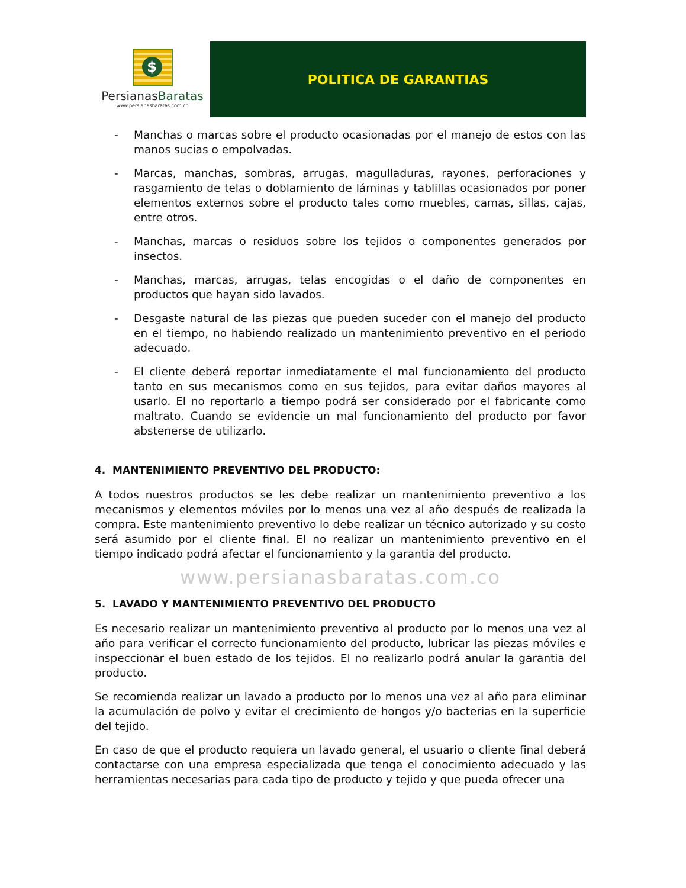$
PersianasBaratas
www.persianasbaratas.com.co
POLITICA DE GARANTIAS
- Manchas o marcas sobre el producto ocasionadas por el manejo de estos con las manos sucias o empolvadas.
- Marcas, manchas, sombras, arrugas, magulladuras, rayones, perforaciones y rasgamiento de telas o doblamiento de láminas y tablillas ocasionados por poner elementos externos sobre el producto tales como muebles, camas, sillas, cajas, entre otros.
- Manchas, marcas o residuos sobre los tejidos o componentes generados por insectos.
- Manchas, marcas, arrugas, telas encogidas o el daño de componentes en productos que hayan sido lavados.
- Desgaste natural de las piezas que pueden suceder con el manejo del producto en el tiempo, no habiendo realizado un mantenimiento preventivo en el periodo adecuado.
- El cliente deberá reportar inmediatamente el mal funcionamiento del producto tanto en sus mecanismos como en sus tejidos, para evitar daños mayores al usarlo. El no reportarlo a tiempo podrá ser considerado por el fabricante como maltrato. Cuando se evidencie un mal funcionamiento del producto por favor abstenerse de utilizarlo.
4. MANTENIMIENTO PREVENTIVO DEL PRODUCTO:
A todos nuestros productos se les debe realizar un mantenimiento preventivo a los mecanismos y elementos móviles por lo menos una vez al año después de realizada la compra. Este mantenimiento preventivo lo debe realizar un técnico autorizado y su costo será asumido por el cliente final. El no realizar un mantenimiento preventivo en el tiempo indicado podrá afectar el funcionamiento y la garantia del producto.
www.persianasbaratas.com.co
5. LAVADO Y MANTENIMIENTO PREVENTIVO DEL PRODUCTO
Es necesario realizar un mantenimiento preventivo al producto por lo menos una vez al año para verificar el correcto funcionamiento del producto, lubricar las piezas móviles e inspeccionar el buen estado de los tejidos. El no realizarlo podrá anular la garantia del producto.
Se recomienda realizar un lavado a producto por lo menos una vez al año para eliminar la acumulación de polvo y evitar el crecimiento de hongos y/o bacterias en la superficie del tejido.
En caso de que el producto requiera un lavado general, el usuario o cliente final deberá contactarse con una empresa especializada que tenga el conocimiento adecuado y las herramientas necesarias para cada tipo de producto y tejido y que pueda ofrecer una